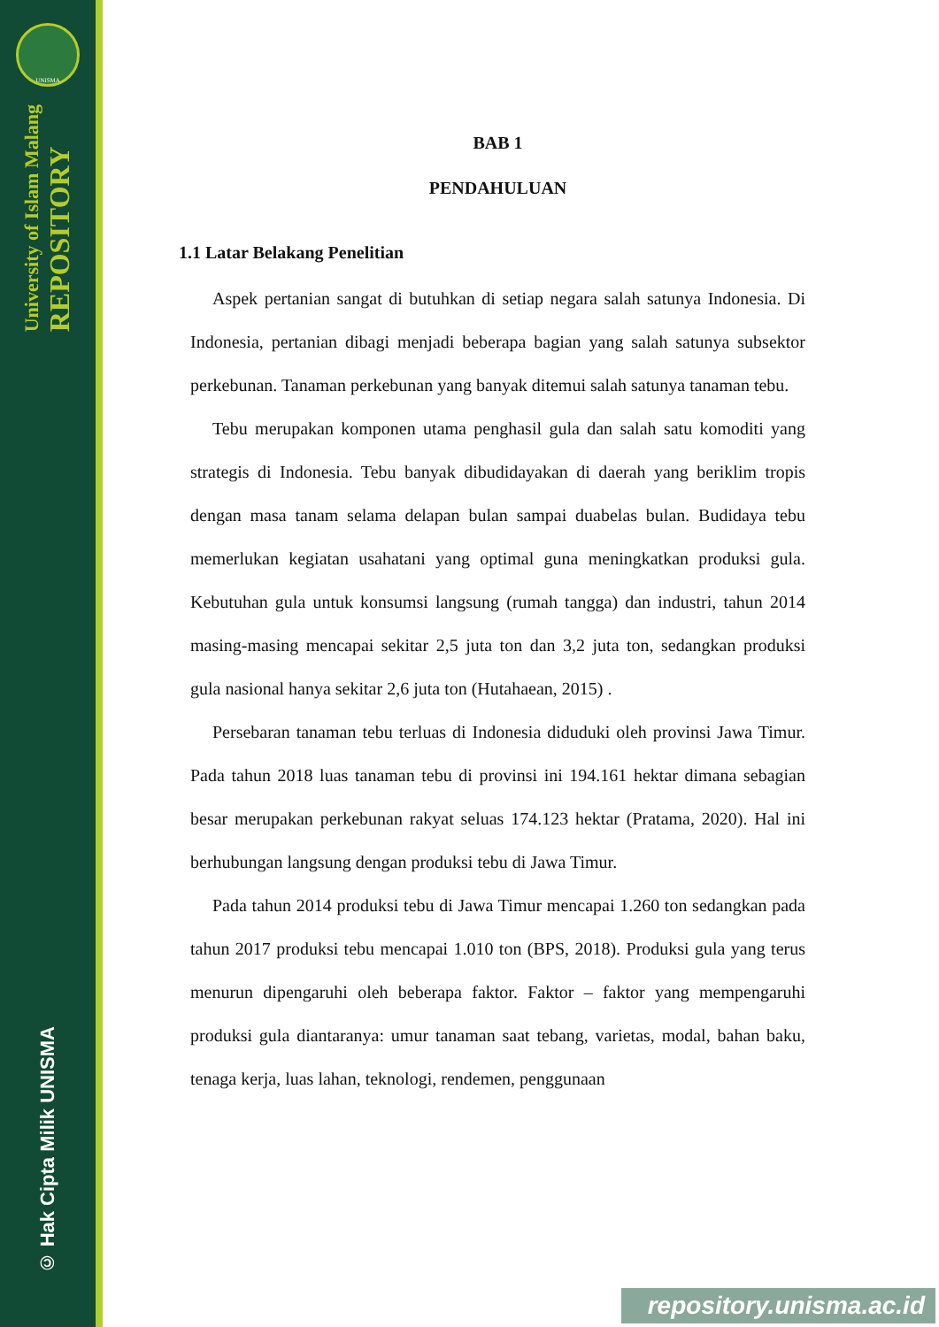UNISMA
University of Islam Malang
REPOSITORY
© Hak Cipta Milik UNISMA
BAB 1
PENDAHULUAN
1.1 Latar Belakang Penelitian
Aspek pertanian sangat di butuhkan di setiap negara salah satunya Indonesia. Di Indonesia, pertanian dibagi menjadi beberapa bagian yang salah satunya subsektor perkebunan. Tanaman perkebunan yang banyak ditemui salah satunya tanaman tebu.
Tebu merupakan komponen utama penghasil gula dan salah satu komoditi yang strategis di Indonesia. Tebu banyak dibudidayakan di daerah yang beriklim tropis dengan masa tanam selama delapan bulan sampai duabelas bulan. Budidaya tebu memerlukan kegiatan usahatani yang optimal guna meningkatkan produksi gula. Kebutuhan gula untuk konsumsi langsung (rumah tangga) dan industri, tahun 2014 masing-masing mencapai sekitar 2,5 juta ton dan 3,2 juta ton, sedangkan produksi gula nasional hanya sekitar 2,6 juta ton (Hutahaean, 2015) .
Persebaran tanaman tebu terluas di Indonesia diduduki oleh provinsi Jawa Timur. Pada tahun 2018 luas tanaman tebu di provinsi ini 194.161 hektar dimana sebagian besar merupakan perkebunan rakyat seluas 174.123 hektar (Pratama, 2020). Hal ini berhubungan langsung dengan produksi tebu di Jawa Timur.
Pada tahun 2014 produksi tebu di Jawa Timur mencapai 1.260 ton sedangkan pada tahun 2017 produksi tebu mencapai 1.010 ton (BPS, 2018). Produksi gula yang terus menurun dipengaruhi oleh beberapa faktor. Faktor – faktor yang mempengaruhi produksi gula diantaranya: umur tanaman saat tebang, varietas, modal, bahan baku, tenaga kerja, luas lahan, teknologi, rendemen, penggunaan
repository.unisma.ac.id